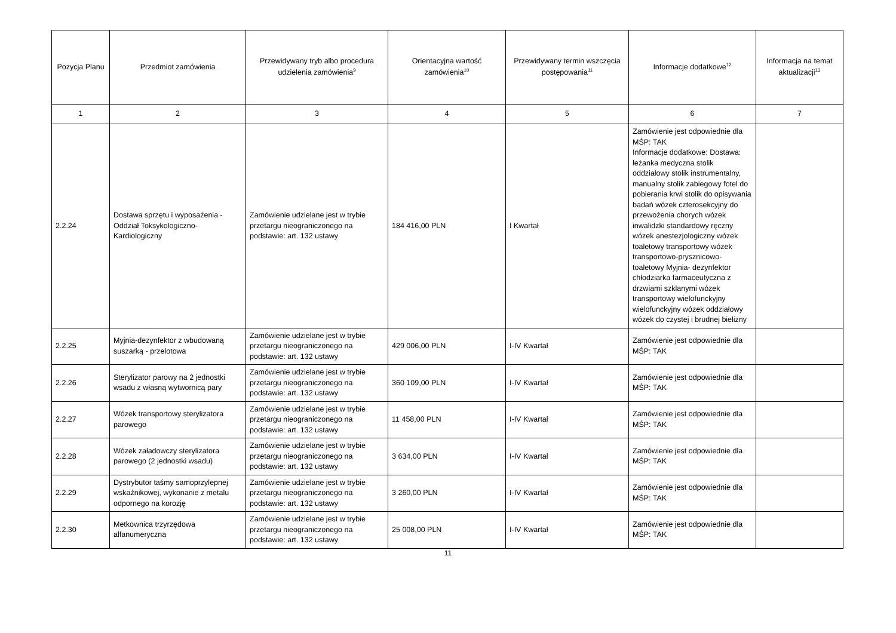| Pozycja Planu | Przedmiot zamówienia | Przewidywany tryb albo procedura udzielenia zamówienia<sup>9</sup> | Orientacyjna wartość zamówienia<sup>10</sup> | Przewidywany termin wszczęcia postępowania<sup>11</sup> | Informacje dodatkowe<sup>12</sup> | Informacja na temat aktualizacji<sup>13</sup> |
| --- | --- | --- | --- | --- | --- | --- |
| 1 | 2 | 3 | 4 | 5 | 6 | 7 |
| 2.2.24 | Dostawa sprzętu i wyposażenia - Oddział Toksykologiczno-Kardiologiczny | Zamówienie udzielane jest w trybie przetargu nieograniczonego na podstawie: art. 132 ustawy | 184 416,00 PLN | I Kwartał | Zamówienie jest odpowiednie dla MŚP: TAK Informacje dodatkowe: Dostawa: leżanka medyczna stolik oddziałowy stolik instrumentalny, manualny stolik zabiegowy fotel do pobierania krwi stolik do opisywania badań wózek czterosekcyjny do przewożenia chorych wózek inwalidzki standardowy ręczny wózek anestezjologiczny wózek toaletowy transportowy wózek transportowo-prysznicowo-toaletowy Myjnia- dezynfektor chłodziarka farmaceutyczna z drzwiami szklanymi wózek transportowy wielofunckyjny wielofunckyjny wózek oddziałowy wózek do czystej i brudnej bielizny | |
| 2.2.25 | Myjnia-dezynfektor z wbudowaną suszarką - przelotowa | Zamówienie udzielane jest w trybie przetargu nieograniczonego na podstawie: art. 132 ustawy | 429 006,00 PLN | I-IV Kwartał | Zamówienie jest odpowiednie dla MŚP: TAK | |
| 2.2.26 | Sterylizator parowy na 2 jednostki wsadu z własną wytwornicą pary | Zamówienie udzielane jest w trybie przetargu nieograniczonego na podstawie: art. 132 ustawy | 360 109,00 PLN | I-IV Kwartał | Zamówienie jest odpowiednie dla MŚP: TAK | |
| 2.2.27 | Wózek transportowy sterylizatora parowego | Zamówienie udzielane jest w trybie przetargu nieograniczonego na podstawie: art. 132 ustawy | 11 458,00 PLN | I-IV Kwartał | Zamówienie jest odpowiednie dla MŚP: TAK | |
| 2.2.28 | Wózek załadowczy sterylizatora parowego (2 jednostki wsadu) | Zamówienie udzielane jest w trybie przetargu nieograniczonego na podstawie: art. 132 ustawy | 3 634,00 PLN | I-IV Kwartał | Zamówienie jest odpowiednie dla MŚP: TAK | |
| 2.2.29 | Dystrybutor taśmy samoprzylepnej wskaźnikowej, wykonanie z metalu odpornego na korozję | Zamówienie udzielane jest w trybie przetargu nieograniczonego na podstawie: art. 132 ustawy | 3 260,00 PLN | I-IV Kwartał | Zamówienie jest odpowiednie dla MŚP: TAK | |
| 2.2.30 | Metkownica trzyrzędowa alfanumeryczna | Zamówienie udzielane jest w trybie przetargu nieograniczonego na podstawie: art. 132 ustawy | 25 008,00 PLN | I-IV Kwartał | Zamówienie jest odpowiednie dla MŚP: TAK | |
11